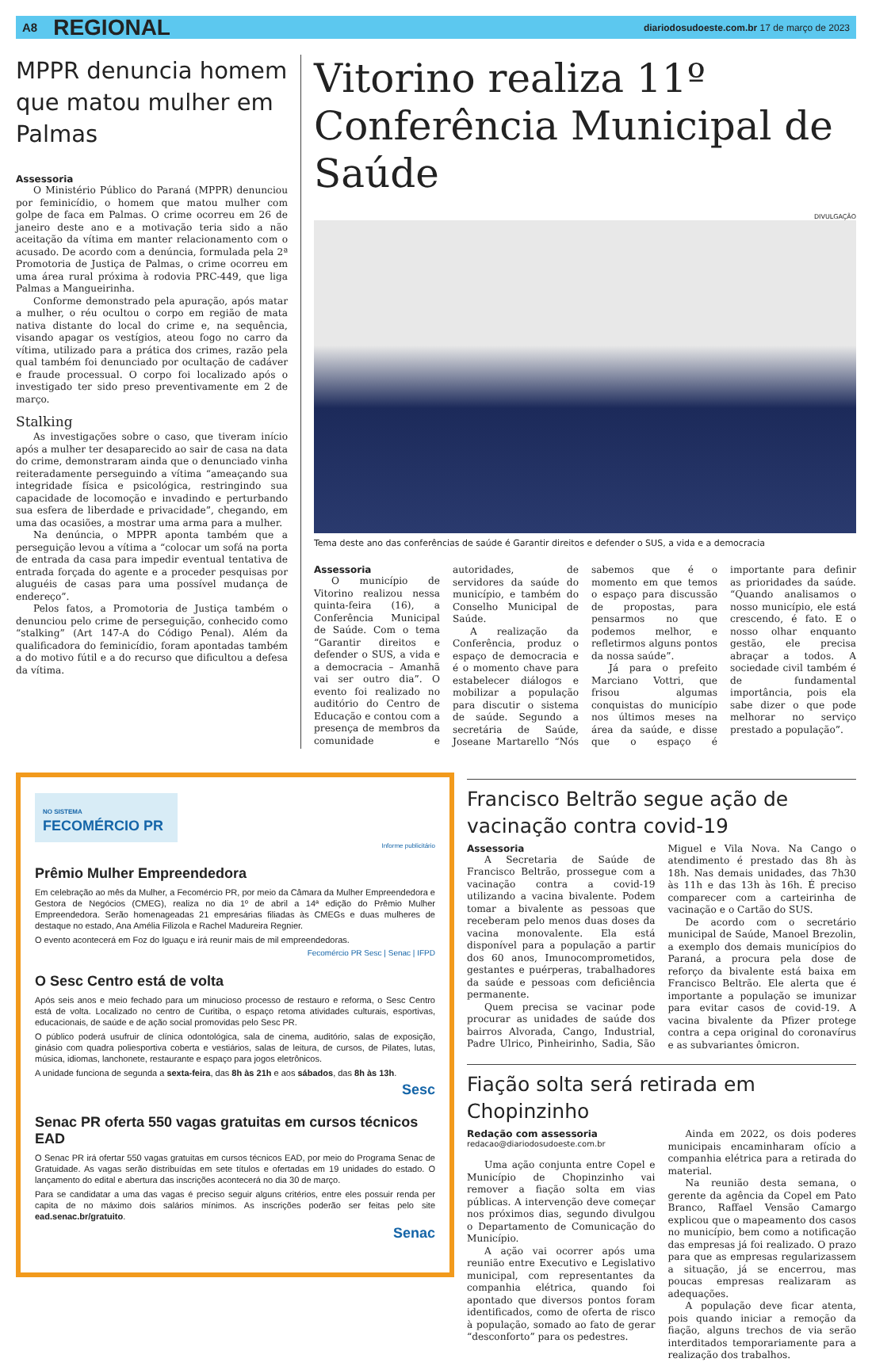A8 REGIONAL diariodosudoeste.com.br 17 de março de 2023
MPPR denuncia homem que matou mulher em Palmas
Assessoria
O Ministério Público do Paraná (MPPR) denunciou por feminicídio, o homem que matou mulher com golpe de faca em Palmas. O crime ocorreu em 26 de janeiro deste ano e a motivação teria sido a não aceitação da vítima em manter relacionamento com o acusado. De acordo com a denúncia, formulada pela 2ª Promotoria de Justiça de Palmas, o crime ocorreu em uma área rural próxima à rodovia PRC-449, que liga Palmas a Mangueirinha.
Conforme demonstrado pela apuração, após matar a mulher, o réu ocultou o corpo em região de mata nativa distante do local do crime e, na sequência, visando apagar os vestígios, ateou fogo no carro da vítima, utilizado para a prática dos crimes, razão pela qual também foi denunciado por ocultação de cadáver e fraude processual. O corpo foi localizado após o investigado ter sido preso preventivamente em 2 de março.
Stalking
As investigações sobre o caso, que tiveram início após a mulher ter desaparecido ao sair de casa na data do crime, demonstraram ainda que o denunciado vinha reiteradamente perseguindo a vítima “ameaçando sua integridade física e psicológica, restringindo sua capacidade de locomoção e invadindo e perturbando sua esfera de liberdade e privacidade”, chegando, em uma das ocasiões, a mostrar uma arma para a mulher.
Na denúncia, o MPPR aponta também que a perseguição levou a vítima a “colocar um sofá na porta de entrada da casa para impedir eventual tentativa de entrada forçada do agente e a proceder pesquisas por aluguéis de casas para uma possível mudança de endereço”.
Pelos fatos, a Promotoria de Justiça também o denunciou pelo crime de perseguição, conhecido como “stalking” (Art 147-A do Código Penal). Além da qualificadora do feminicídio, foram apontadas também a do motivo fútil e a do recurso que dificultou a defesa da vítima.
Vitorino realiza 11º Conferência Municipal de Saúde
DIVULGAÇÃO
Tema deste ano das conferências de saúde é Garantir direitos e defender o SUS, a vida e a democracia
Assessoria
O município de Vitorino realizou nessa quinta-feira (16), a Conferência Municipal de Saúde. Com o tema “Garantir direitos e defender o SUS, a vida e a democracia – Amanhã vai ser outro dia”. O evento foi realizado no auditório do Centro de Educação e contou com a presença de membros da comunidade e autoridades, de servidores da saúde do município, e também do Conselho Municipal de Saúde.
A realização da Conferência, produz o espaço de democracia e é o momento chave para estabelecer diálogos e mobilizar a população para discutir o sistema de saúde. Segundo a secretária de Saúde, Joseane Martarello “Nós sabemos que é o momento em que temos o espaço para discussão de propostas, para pensarmos no que podemos melhor, e refletirmos alguns pontos da nossa saúde”.
Já para o prefeito Marciano Vottri, que frisou algumas conquistas do município nos últimos meses na área da saúde, e disse que o espaço é importante para definir as prioridades da saúde. “Quando analisamos o nosso município, ele está crescendo, é fato. E o nosso olhar enquanto gestão, ele precisa abraçar a todos. A sociedade civil também é de fundamental importância, pois ela sabe dizer o que pode melhorar no serviço prestado a população”.
NO SISTEMA
FECOMÉRCIO PR
Informe publicitário
Prêmio Mulher Empreendedora
Em celebração ao mês da Mulher, a Fecomércio PR, por meio da Câmara da Mulher Empreendedora e Gestora de Negócios (CMEG), realiza no dia 1º de abril a 14ª edição do Prêmio Mulher Empreendedora. Serão homenageadas 21 empresárias filiadas às CMEGs e duas mulheres de destaque no estado, Ana Amélia Filizola e Rachel Madureira Regnier.
O evento acontecerá em Foz do Iguaçu e irá reunir mais de mil empreendedoras.
Fecomércio PR Sesc | Senac | IFPD
O Sesc Centro está de volta
Após seis anos e meio fechado para um minucioso processo de restauro e reforma, o Sesc Centro está de volta. Localizado no centro de Curitiba, o espaço retoma atividades culturais, esportivas, educacionais, de saúde e de ação social promovidas pelo Sesc PR.
O público poderá usufruir de clínica odontológica, sala de cinema, auditório, salas de exposição, ginásio com quadra poliesportiva coberta e vestiários, salas de leitura, de cursos, de Pilates, lutas, música, idiomas, lanchonete, restaurante e espaço para jogos eletrônicos.
A unidade funciona de segunda a sexta-feira, das 8h às 21h e aos sábados, das 8h às 13h.
Sesc
Senac PR oferta 550 vagas gratuitas em cursos técnicos EAD
O Senac PR irá ofertar 550 vagas gratuitas em cursos técnicos EAD, por meio do Programa Senac de Gratuidade. As vagas serão distribuídas em sete títulos e ofertadas em 19 unidades do estado. O lançamento do edital e abertura das inscrições acontecerá no dia 30 de março.
Para se candidatar a uma das vagas é preciso seguir alguns critérios, entre eles possuir renda per capita de no máximo dois salários mínimos. As inscrições poderão ser feitas pelo site ead.senac.br/gratuito.
Senac
Francisco Beltrão segue ação de vacinação contra covid-19
Assessoria
A Secretaria de Saúde de Francisco Beltrão, prossegue com a vacinação contra a covid-19 utilizando a vacina bivalente. Podem tomar a bivalente as pessoas que receberam pelo menos duas doses da vacina monovalente. Ela está disponível para a população a partir dos 60 anos, Imunocomprometidos, gestantes e puérperas, trabalhadores da saúde e pessoas com deficiência permanente.
Quem precisa se vacinar pode procurar as unidades de saúde dos bairros Alvorada, Cango, Industrial, Padre Ulrico, Pinheirinho, Sadia, São Miguel e Vila Nova. Na Cango o atendimento é prestado das 8h às 18h. Nas demais unidades, das 7h30 às 11h e das 13h às 16h. É preciso comparecer com a carteirinha de vacinação e o Cartão do SUS.
De acordo com o secretário municipal de Saúde, Manoel Brezolin, a exemplo dos demais municípios do Paraná, a procura pela dose de reforço da bivalente está baixa em Francisco Beltrão. Ele alerta que é importante a população se imunizar para evitar casos de covid-19. A vacina bivalente da Pfizer protege contra a cepa original do coronavírus e as subvariantes ômicron.
Fiação solta será retirada em Chopinzinho
Redação com assessoria
redacao@diariodosudoeste.com.br
Uma ação conjunta entre Copel e Município de Chopinzinho vai remover a fiação solta em vias públicas. A intervenção deve começar nos próximos dias, segundo divulgou o Departamento de Comunicação do Município.
A ação vai ocorrer após uma reunião entre Executivo e Legislativo municipal, com representantes da companhia elétrica, quando foi apontado que diversos pontos foram identificados, como de oferta de risco à população, somado ao fato de gerar “desconforto” para os pedestres.
Ainda em 2022, os dois poderes municipais encaminharam ofício a companhia elétrica para a retirada do material.
Na reunião desta semana, o gerente da agência da Copel em Pato Branco, Raffael Vensão Camargo explicou que o mapeamento dos casos no município, bem como a notificação das empresas já foi realizado. O prazo para que as empresas regularizassem a situação, já se encerrou, mas poucas empresas realizaram as adequações.
A população deve ficar atenta, pois quando iniciar a remoção da fiação, alguns trechos de via serão interditados temporariamente para a realização dos trabalhos.